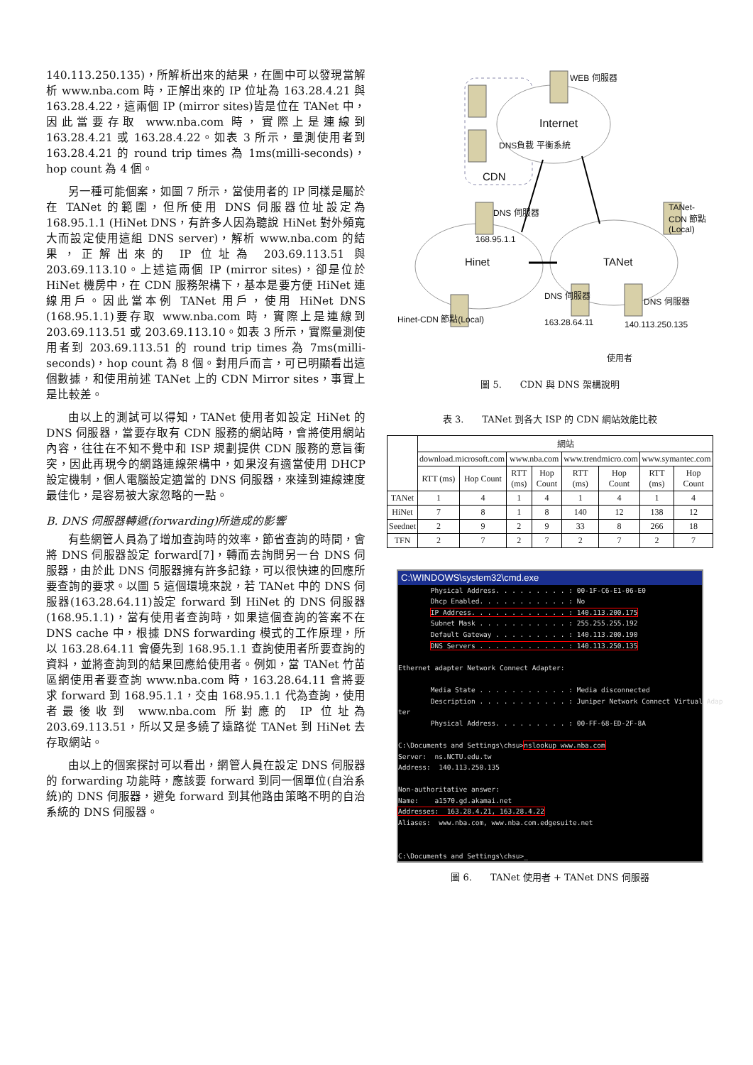140.113.250.135)，所解析出來的結果，在圖中可以發現當解析 www.nba.com 時，正解出來的 IP 位址為 163.28.4.21 與 163.28.4.22，這兩個 IP (mirror sites)皆是位在 TANet 中，因此當要存取 www.nba.com 時，實際上是連線到 163.28.4.21 或 163.28.4.22。如表 3 所示，量測使用者到 163.28.4.21 的 round trip times 為 1ms(milli-seconds)，hop count 為 4 個。
另一種可能個案，如圖 7 所示，當使用者的 IP 同樣是屬於在 TANet 的範圍，但所使用 DNS 伺服器位址設定為 168.95.1.1 (HiNet DNS，有許多人因為聽說 HiNet 對外頻寬大而設定使用這組 DNS server)，解析 www.nba.com 的結果，正解出來的 IP 位址為 203.69.113.51 與 203.69.113.10。上述這兩個 IP (mirror sites)，卻是位於 HiNet 機房中，在 CDN 服務架構下，基本是要方便 HiNet 連線用戶。因此當本例 TANet 用戶，使用 HiNet DNS (168.95.1.1)要存取 www.nba.com 時，實際上是連線到 203.69.113.51 或 203.69.113.10。如表 3 所示，實際量測使用者到 203.69.113.51 的 round trip times 為 7ms(milli-seconds)，hop count 為 8 個。對用戶而言，可已明顯看出這個數據，和使用前述 TANet 上的 CDN Mirror sites，事實上是比較差。
由以上的測試可以得知，TANet 使用者如設定 HiNet 的 DNS 伺服器，當要存取有 CDN 服務的網站時，會將使用網站內容，往往在不知不覺中和 ISP 規劃提供 CDN 服務的意旨衝突，因此再現今的網路連線架構中，如果沒有適當使用 DHCP 設定機制，個人電腦設定適當的 DNS 伺服器，來達到連線速度最佳化，是容易被大家忽略的一點。
B. DNS 伺服器轉遞(forwarding)所造成的影響
有些網管人員為了增加查詢時的效率，節省查詢的時間，會將 DNS 伺服器設定 forward[7]，轉而去詢問另一台 DNS 伺服器，由於此 DNS 伺服器擁有許多記錄，可以很快速的回應所要查詢的要求。以圖 5 這個環境來說，若 TANet 中的 DNS 伺服器(163.28.64.11)設定 forward 到 HiNet 的 DNS 伺服器(168.95.1.1)，當有使用者查詢時，如果這個查詢的答案不在 DNS cache 中，根據 DNS forwarding 模式的工作原理，所以 163.28.64.11 會優先到 168.95.1.1 查詢使用者所要查詢的資料，並將查詢到的結果回應給使用者。例如，當 TANet 竹苗區網使用者要查詢 www.nba.com 時，163.28.64.11 會將要求 forward 到 168.95.1.1，交由 168.95.1.1 代為查詢，使用者最後收到 www.nba.com 所對應的 IP 位址為 203.69.113.51，所以又是多繞了遠路從 TANet 到 HiNet 去存取網站。
由以上的個案探討可以看出，網管人員在設定 DNS 伺服器的 forwarding 功能時，應該要 forward 到同一個單位(自治系統)的 DNS 伺服器，避免 forward 到其他路由策略不明的自治系統的 DNS 伺服器。
WEB 伺服器
Internet
DNS負載 平衡系統
CDN
DNS 伺服器 TANet-CDN 節點(Local)
168.95.1.1
Hinet TANet
DNS 伺服器
DNS 伺服器
Hinet-CDN 節點(Local) 163.28.64.11 140.113.250.135
使用者
圖 5.　　CDN 與 DNS 架構說明
表 3.　　TANet 到各大 ISP 的 CDN 網站效能比較
| | 網站 | | | | | | | |
| --- | --- | --- | --- | --- | --- | --- | --- | --- |
| | download.microsoft.com | | www.nba.com | | www.trendmicro.com | | www.symantec.com | |
| | RTT (ms) | Hop Count | RTT (ms) | Hop Count | RTT (ms) | Hop Count | RTT (ms) | Hop Count |
| TANet | 1 | 4 | 1 | 4 | 1 | 4 | 1 | 4 |
| HiNet | 7 | 8 | 1 | 8 | 140 | 12 | 138 | 12 |
| Seednet | 2 | 9 | 2 | 9 | 33 | 8 | 266 | 18 |
| TFN | 2 | 7 | 2 | 7 | 2 | 7 | 2 | 7 |
C:\WINDOWS\system32\cmd.exe
Physical Address. . . . . . . . . : 00-1F-C6-E1-06-E0 Dhcp Enabled. . . . . . . . . . . : No IP Address. . . . . . . . . . . . : 140.113.200.175 Subnet Mask . . . . . . . . . . . : 255.255.255.192 Default Gateway . . . . . . . . . : 140.113.200.190 DNS Servers . . . . . . . . . . . : 140.113.250.135 Ethernet adapter Network Connect Adapter: Media State . . . . . . . . . . . : Media disconnected Description . . . . . . . . . . . : Juniper Network Connect Virtual Adap ter Physical Address. . . . . . . . . : 00-FF-68-ED-2F-8A C:\Documents and Settings\chsu>nslookup www.nba.com Server: ns.NCTU.edu.tw Address: 140.113.250.135 Non-authoritative answer: Name: a1570.gd.akamai.net Addresses: 163.28.4.21, 163.28.4.22 Aliases: www.nba.com, www.nba.com.edgesuite.net C:\Documents and Settings\chsu>_
圖 6.　　TANet 使用者 + TANet DNS 伺服器